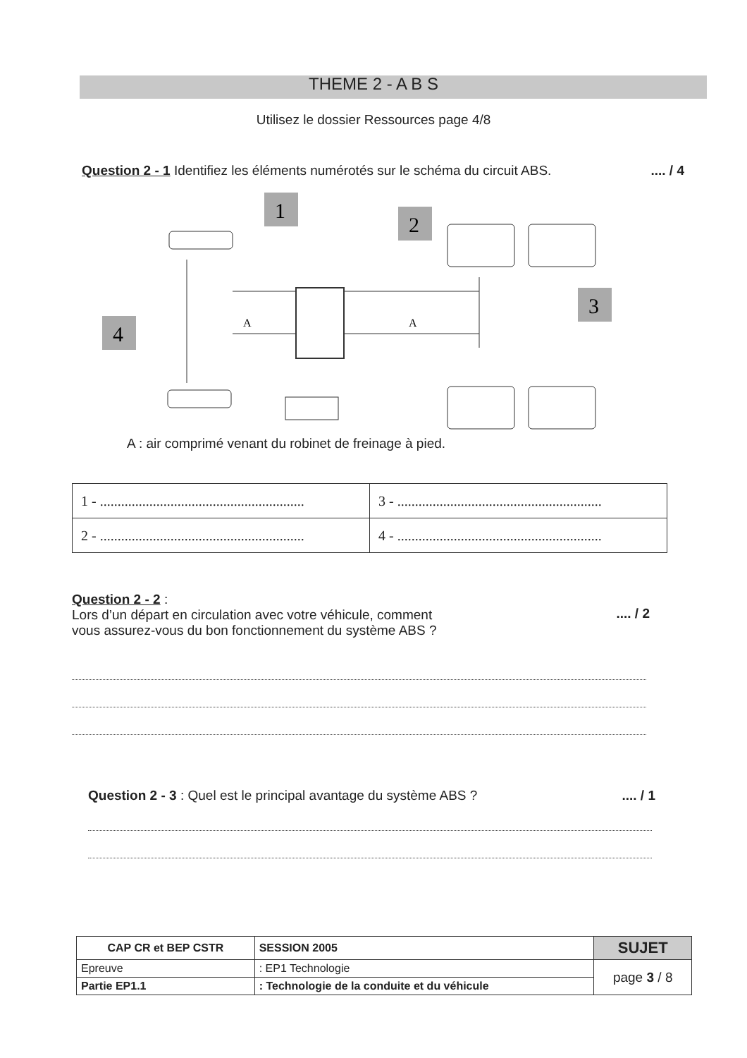THEME 2 - A B S
Utilisez le dossier Ressources page 4/8
Question 2 - 1 Identifiez les éléments numérotés sur le schéma du circuit ABS..... / 4
1
2
3
4
A
A
A : air comprimé venant du robinet de freinage à pied.
| 1 - .......................................................... | 3 - .......................................................... |
| 2 - .......................................................... | 4 - .......................................................... |
Question 2 - 2 :
Lors d’un départ en circulation avec votre véhicule, comment
vous assurez-vous du bon fonctionnement du système ABS ?.... / 2
Question 2 - 3 : Quel est le principal avantage du système ABS ?.... / 1
| CAP CR et BEP CSTR | | SESSION 2005 | SUJET |
| Epreuve | : EP1 Technologie | | page 3 / 8 |
| Partie EP1.1 | : Technologie de la conduite et du véhicule | | |